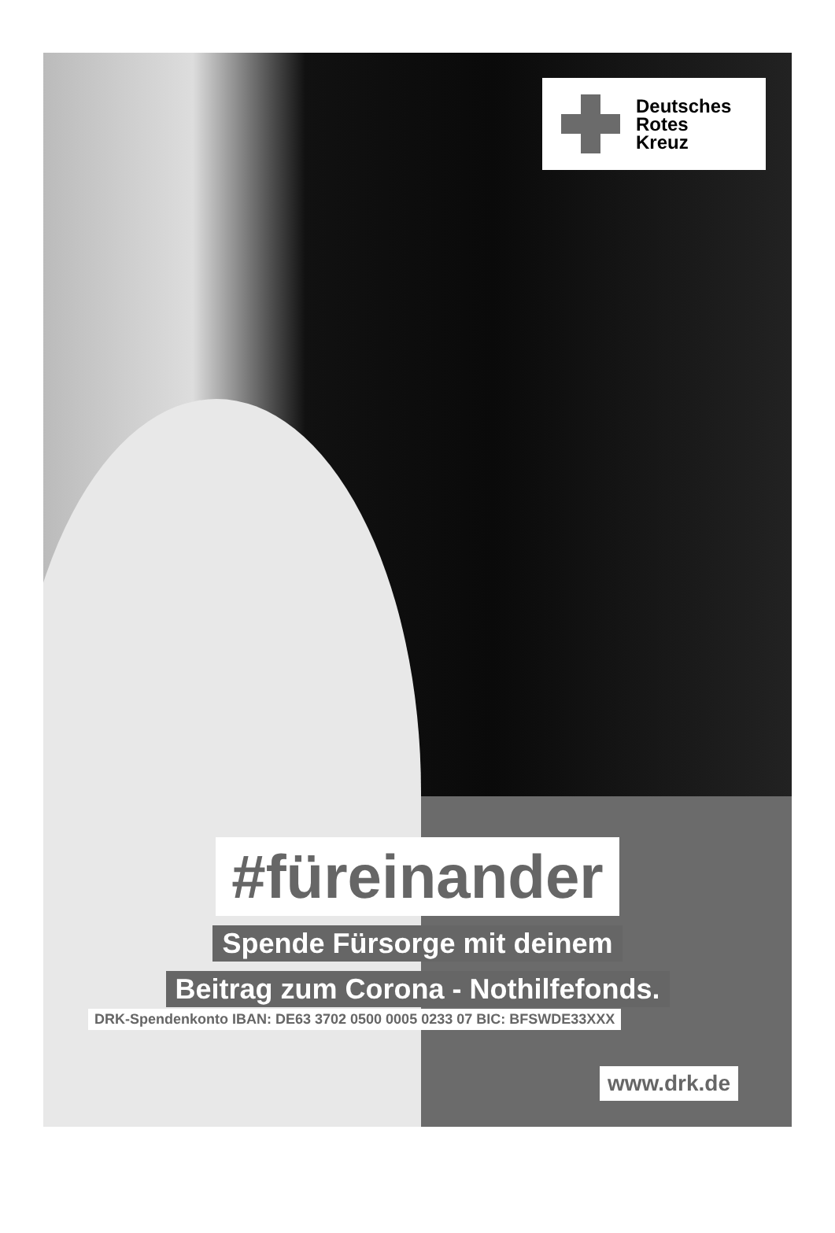Deutsches
Rotes
Kreuz
#füreinander
Spende Fürsorge mit deinem
Beitrag zum Corona - Nothilfefonds.
DRK-Spendenkonto IBAN: DE63 3702 0500 0005 0233 07 BIC: BFSWDE33XXX
www.drk.de